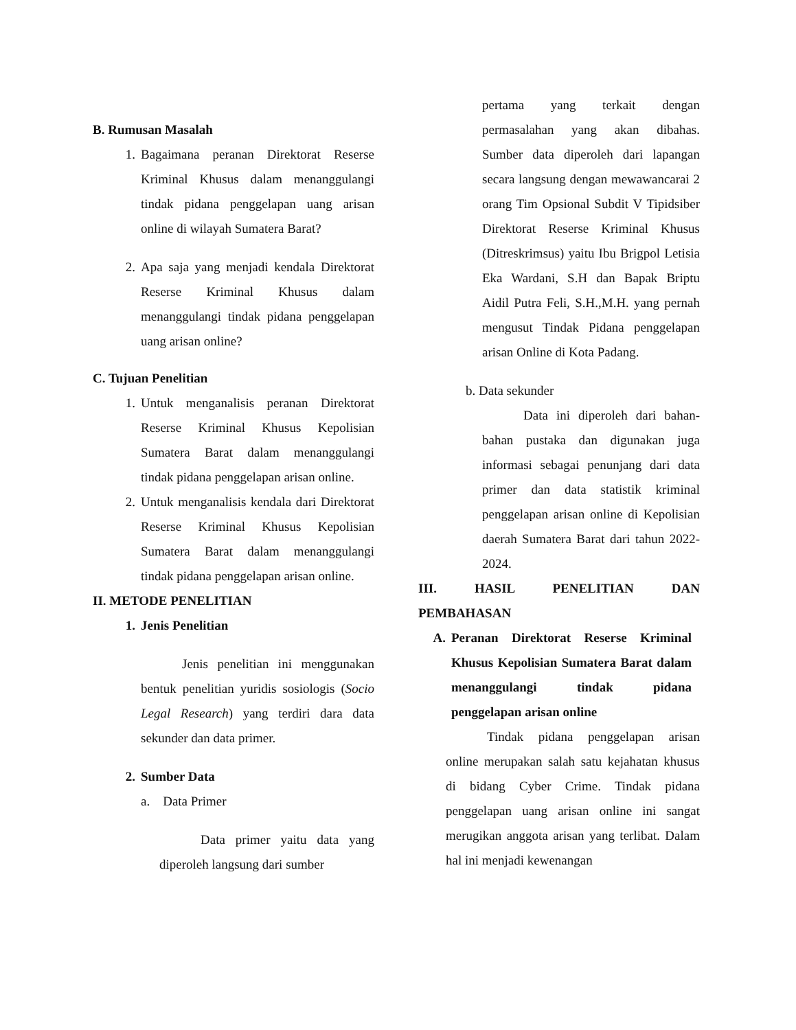B. Rumusan Masalah
1. Bagaimana peranan Direktorat Reserse Kriminal Khusus dalam menanggulangi tindak pidana penggelapan uang arisan online di wilayah Sumatera Barat?
2. Apa saja yang menjadi kendala Direktorat Reserse Kriminal Khusus dalam menanggulangi tindak pidana penggelapan uang arisan online?
C. Tujuan Penelitian
1. Untuk menganalisis peranan Direktorat Reserse Kriminal Khusus Kepolisian Sumatera Barat dalam menanggulangi tindak pidana penggelapan arisan online.
2. Untuk menganalisis kendala dari Direktorat Reserse Kriminal Khusus Kepolisian Sumatera Barat dalam menanggulangi tindak pidana penggelapan arisan online.
II. METODE PENELITIAN
1.
Jenis Penelitian
Jenis penelitian ini menggunakan bentuk penelitian yuridis sosiologis (Socio Legal Research) yang terdiri dara data sekunder dan data primer.
2.
Sumber Data
a. Data Primer
Data primer yaitu data yang diperoleh langsung dari sumber
pertama yang terkait dengan permasalahan yang akan dibahas. Sumber data diperoleh dari lapangan secara langsung dengan mewawancarai 2 orang Tim Opsional Subdit V Tipidsiber Direktorat Reserse Kriminal Khusus (Ditreskrimsus) yaitu Ibu Brigpol Letisia Eka Wardani, S.H dan Bapak Briptu Aidil Putra Feli, S.H.,M.H. yang pernah mengusut Tindak Pidana penggelapan arisan Online di Kota Padang.
b. Data sekunder
Data ini diperoleh dari bahan-bahan pustaka dan digunakan juga informasi sebagai penunjang dari data primer dan data statistik kriminal penggelapan arisan online di Kepolisian daerah Sumatera Barat dari tahun 2022-2024.
III. HASIL PENELITIAN DAN
PEMBAHASAN
A.
Peranan Direktorat Reserse Kriminal Khusus Kepolisian Sumatera Barat dalam menanggulangi tindak pidana penggelapan arisan online
Tindak pidana penggelapan arisan online merupakan salah satu kejahatan khusus di bidang Cyber Crime. Tindak pidana penggelapan uang arisan online ini sangat merugikan anggota arisan yang terlibat. Dalam hal ini menjadi kewenangan